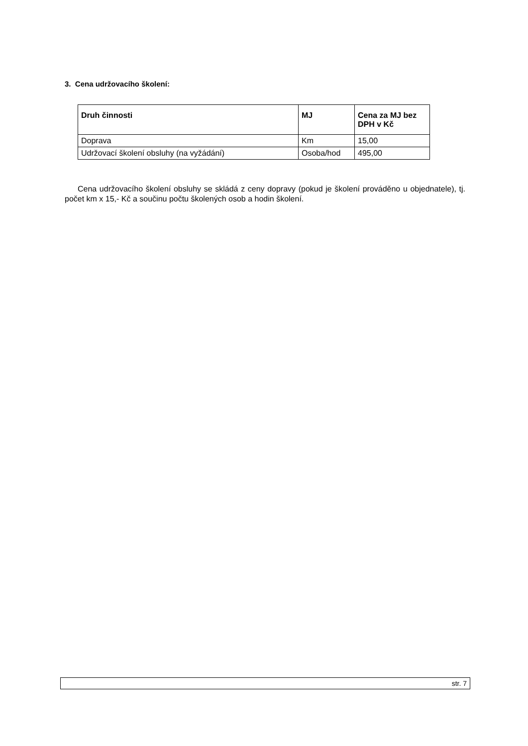3. Cena udržovacího školení:
| Druh činnosti | MJ | Cena za MJ bez DPH v Kč |
| --- | --- | --- |
| Doprava | Km | 15,00 |
| Udržovací školení obsluhy (na vyžádání) | Osoba/hod | 495,00 |
Cena udržovacího školení obsluhy se skládá z ceny dopravy (pokud je školení prováděno u objednatele), tj. počet km x 15,- Kč a součinu počtu školených osob a hodin školení.
str. 7